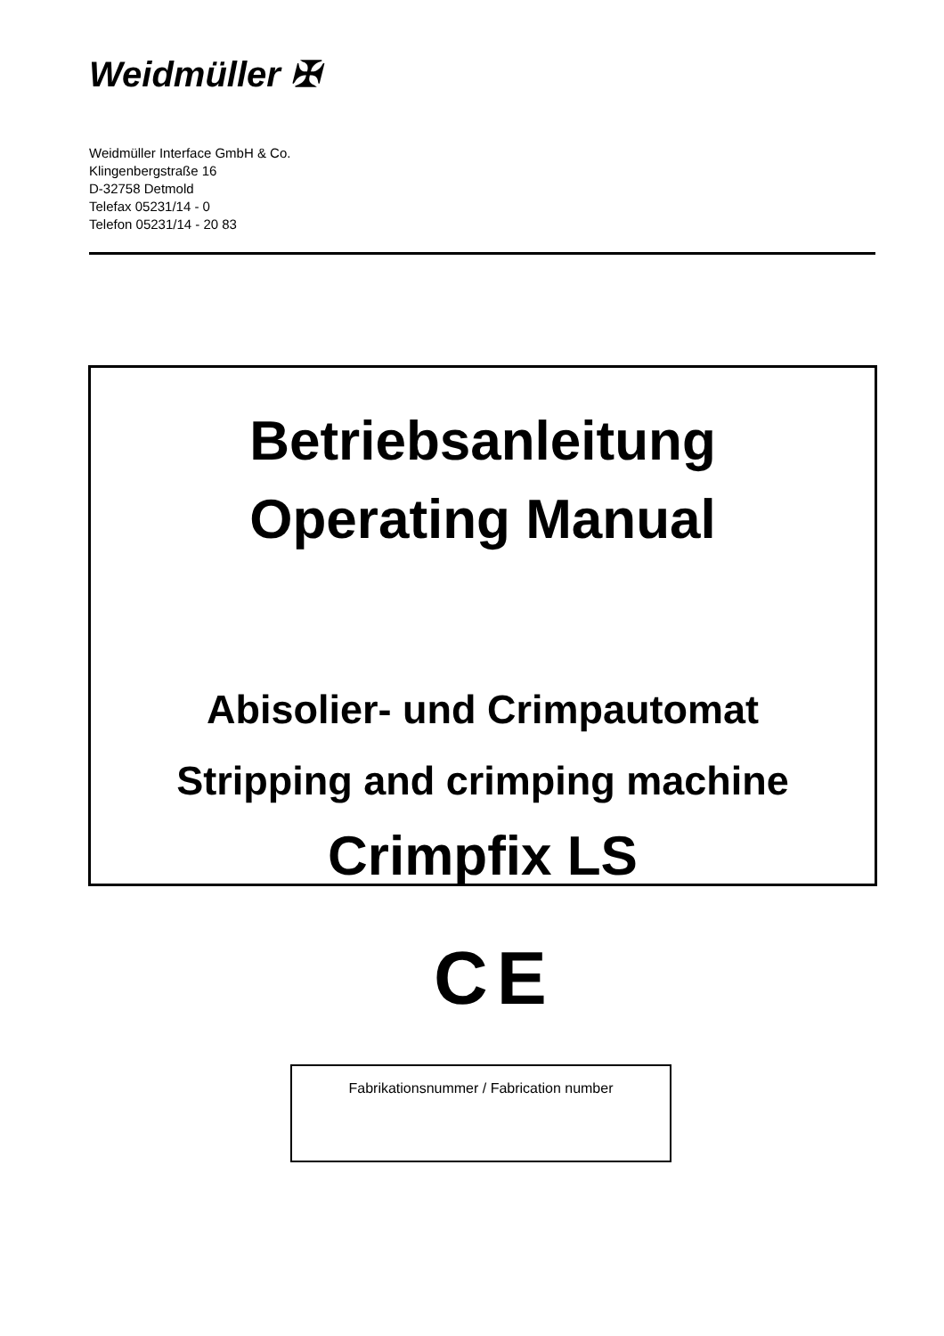Weidmüller ✠
Weidmüller Interface GmbH & Co.
Klingenbergstraße 16
D-32758 Detmold
Telefax 05231/14 - 0
Telefon 05231/14 - 20 83
Betriebsanleitung
Operating Manual
Abisolier- und Crimpautomat
Stripping and crimping machine
Crimpfix LS
CE
Fabrikationsnummer / Fabrication number